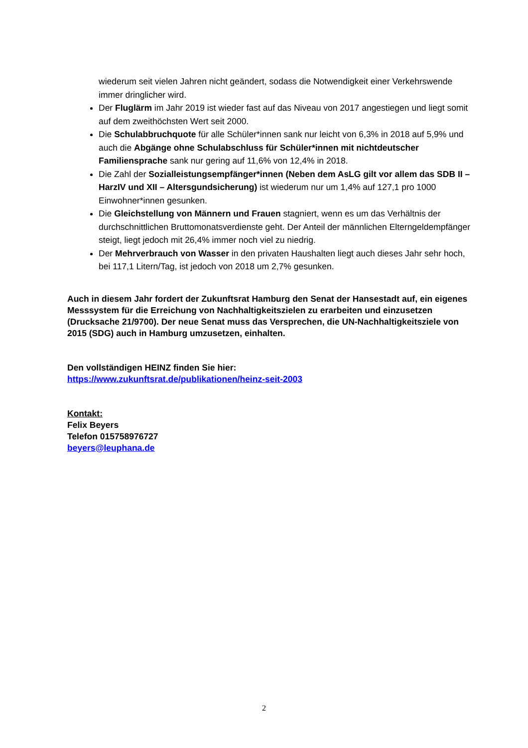wiederum seit vielen Jahren nicht geändert, sodass die Notwendigkeit einer Verkehrswende immer dringlicher wird.
Der Fluglärm im Jahr 2019 ist wieder fast auf das Niveau von 2017 angestiegen und liegt somit auf dem zweithöchsten Wert seit 2000.
Die Schulabbruchquote für alle Schüler*innen sank nur leicht von 6,3% in 2018 auf 5,9% und auch die Abgänge ohne Schulabschluss für Schüler*innen mit nichtdeutscher Familiensprache sank nur gering auf 11,6% von 12,4% in 2018.
Die Zahl der Sozialleistungsempfänger*innen (Neben dem AsLG gilt vor allem das SDB II – HarzIV und XII – Altersgundsicherung) ist wiederum nur um 1,4% auf 127,1 pro 1000 Einwohner*innen gesunken.
Die Gleichstellung von Männern und Frauen stagniert, wenn es um das Verhältnis der durchschnittlichen Bruttomonatsverdienste geht. Der Anteil der männlichen Elterngeldempfänger steigt, liegt jedoch mit 26,4% immer noch viel zu niedrig.
Der Mehrverbrauch von Wasser in den privaten Haushalten liegt auch dieses Jahr sehr hoch, bei 117,1 Litern/Tag, ist jedoch von 2018 um 2,7% gesunken.
Auch in diesem Jahr fordert der Zukunftsrat Hamburg den Senat der Hansestadt auf, ein eigenes Messsystem für die Erreichung von Nachhaltigkeitszielen zu erarbeiten und einzusetzen (Drucksache 21/9700). Der neue Senat muss das Versprechen, die UN-Nachhaltigkeitsziele von 2015 (SDG) auch in Hamburg umzusetzen, einhalten.
Den vollständigen HEINZ finden Sie hier:
https://www.zukunftsrat.de/publikationen/heinz-seit-2003
Kontakt:
Felix Beyers
Telefon 015758976727
beyers@leuphana.de
2